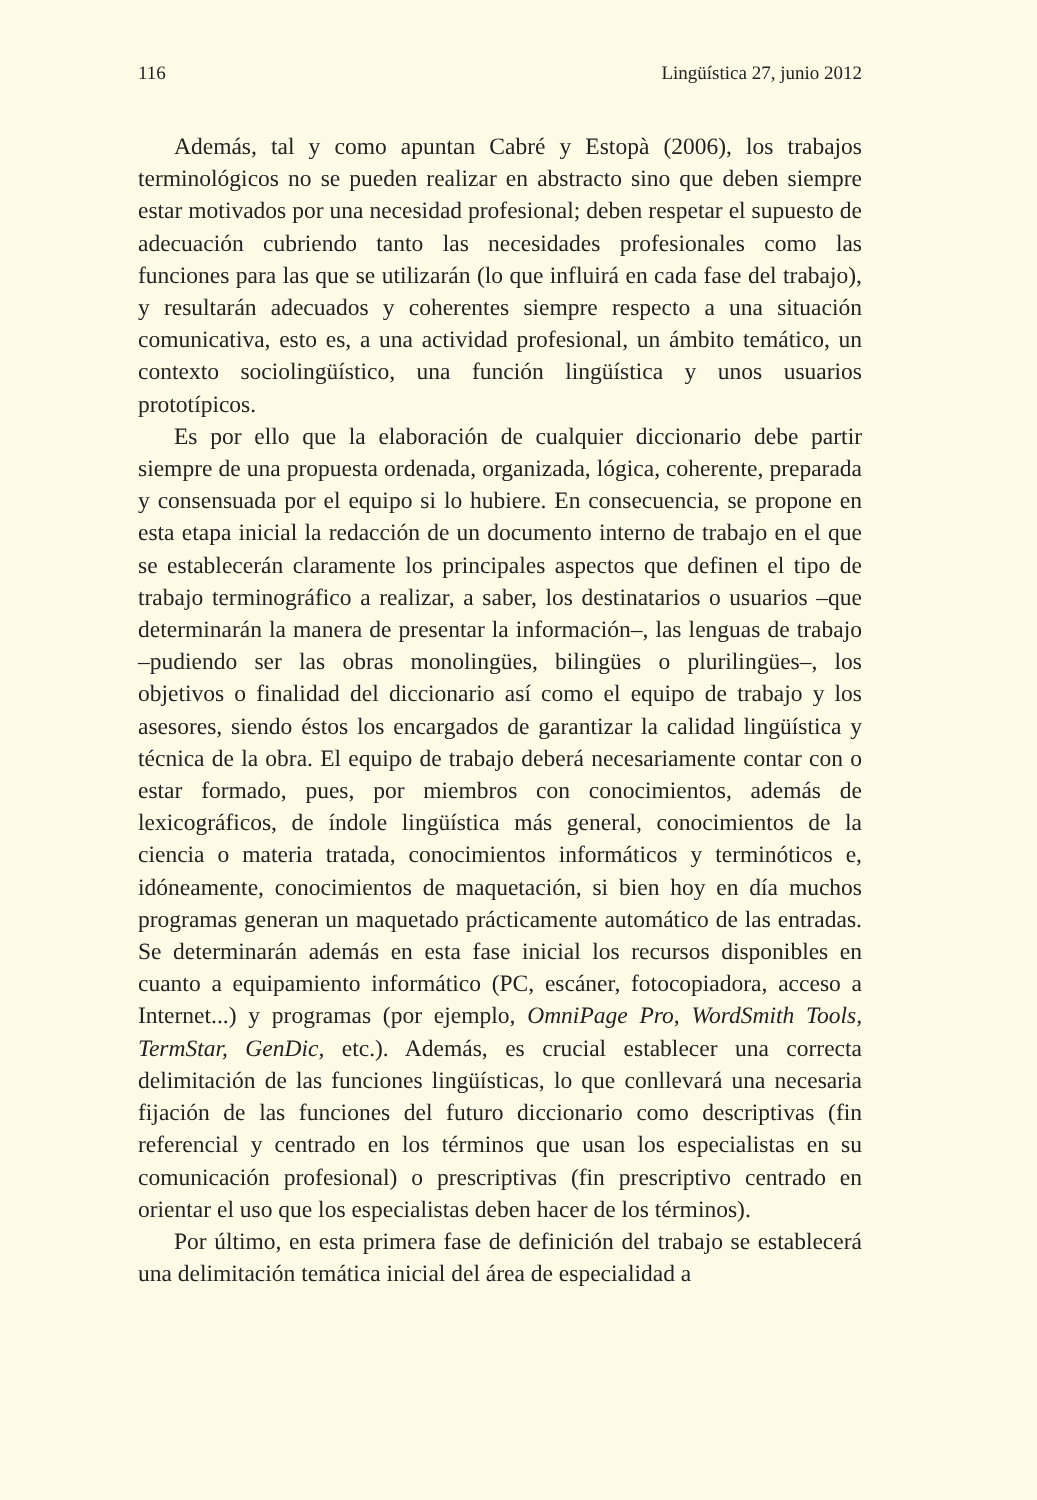116 Lingüística 27, junio 2012
Además, tal y como apuntan Cabré y Estopà (2006), los trabajos terminológicos no se pueden realizar en abstracto sino que deben siempre estar motivados por una necesidad profesional; deben respetar el supuesto de adecuación cubriendo tanto las necesidades profesionales como las funciones para las que se utilizarán (lo que influirá en cada fase del trabajo), y resultarán adecuados y coherentes siempre respecto a una situación comunicativa, esto es, a una actividad profesional, un ámbito temático, un contexto sociolingüístico, una función lingüística y unos usuarios prototípicos.
Es por ello que la elaboración de cualquier diccionario debe partir siempre de una propuesta ordenada, organizada, lógica, coherente, preparada y consensuada por el equipo si lo hubiere. En consecuencia, se propone en esta etapa inicial la redacción de un documento interno de trabajo en el que se establecerán claramente los principales aspectos que definen el tipo de trabajo terminográfico a realizar, a saber, los destinatarios o usuarios –que determinarán la manera de presentar la información–, las lenguas de trabajo –pudiendo ser las obras monolingües, bilingües o plurilingües–, los objetivos o finalidad del diccionario así como el equipo de trabajo y los asesores, siendo éstos los encargados de garantizar la calidad lingüística y técnica de la obra. El equipo de trabajo deberá necesariamente contar con o estar formado, pues, por miembros con conocimientos, además de lexicográficos, de índole lingüística más general, conocimientos de la ciencia o materia tratada, conocimientos informáticos y terminóticos e, idóneamente, conocimientos de maquetación, si bien hoy en día muchos programas generan un maquetado prácticamente automático de las entradas. Se determinarán además en esta fase inicial los recursos disponibles en cuanto a equipamiento informático (PC, escáner, fotocopiadora, acceso a Internet...) y programas (por ejemplo, OmniPage Pro, WordSmith Tools, TermStar, GenDic, etc.). Además, es crucial establecer una correcta delimitación de las funciones lingüísticas, lo que conllevará una necesaria fijación de las funciones del futuro diccionario como descriptivas (fin referencial y centrado en los términos que usan los especialistas en su comunicación profesional) o prescriptivas (fin prescriptivo centrado en orientar el uso que los especialistas deben hacer de los términos).
Por último, en esta primera fase de definición del trabajo se establecerá una delimitación temática inicial del área de especialidad a